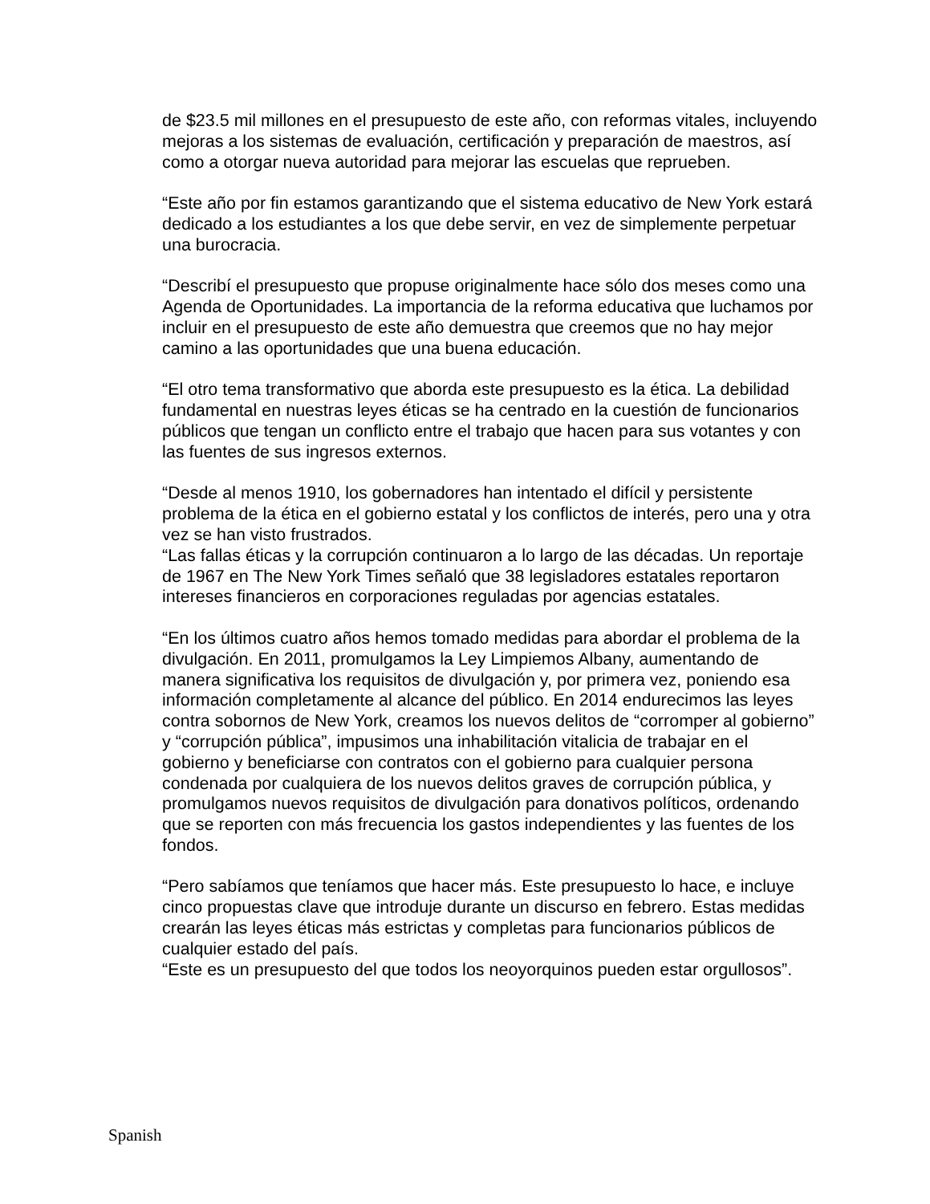de $23.5 mil millones en el presupuesto de este año, con reformas vitales, incluyendo mejoras a los sistemas de evaluación, certificación y preparación de maestros, así como a otorgar nueva autoridad para mejorar las escuelas que reprueben.
“Este año por fin estamos garantizando que el sistema educativo de New York estará dedicado a los estudiantes a los que debe servir, en vez de simplemente perpetuar una burocracia.
“Describí el presupuesto que propuse originalmente hace sólo dos meses como una Agenda de Oportunidades. La importancia de la reforma educativa que luchamos por incluir en el presupuesto de este año demuestra que creemos que no hay mejor camino a las oportunidades que una buena educación.
“El otro tema transformativo que aborda este presupuesto es la ética. La debilidad fundamental en nuestras leyes éticas se ha centrado en la cuestión de funcionarios públicos que tengan un conflicto entre el trabajo que hacen para sus votantes y con las fuentes de sus ingresos externos.
“Desde al menos 1910, los gobernadores han intentado el difícil y persistente problema de la ética en el gobierno estatal y los conflictos de interés, pero una y otra vez se han visto frustrados.
“Las fallas éticas y la corrupción continuaron a lo largo de las décadas. Un reportaje de 1967 en The New York Times señaló que 38 legisladores estatales reportaron intereses financieros en corporaciones reguladas por agencias estatales.
“En los últimos cuatro años hemos tomado medidas para abordar el problema de la divulgación. En 2011, promulgamos la Ley Limpiemos Albany, aumentando de manera significativa los requisitos de divulgación y, por primera vez, poniendo esa información completamente al alcance del público. En 2014 endurecimos las leyes contra sobornos de New York, creamos los nuevos delitos de “corromper al gobierno” y “corrupción pública”, impusimos una inhabilitación vitalicia de trabajar en el gobierno y beneficiarse con contratos con el gobierno para cualquier persona condenada por cualquiera de los nuevos delitos graves de corrupción pública, y promulgamos nuevos requisitos de divulgación para donativos políticos, ordenando que se reporten con más frecuencia los gastos independientes y las fuentes de los fondos.
“Pero sabíamos que teníamos que hacer más. Este presupuesto lo hace, e incluye cinco propuestas clave que introduje durante un discurso en febrero. Estas medidas crearán las leyes éticas más estrictas y completas para funcionarios públicos de cualquier estado del país.
“Este es un presupuesto del que todos los neoyorquinos pueden estar orgullosos”.
Spanish